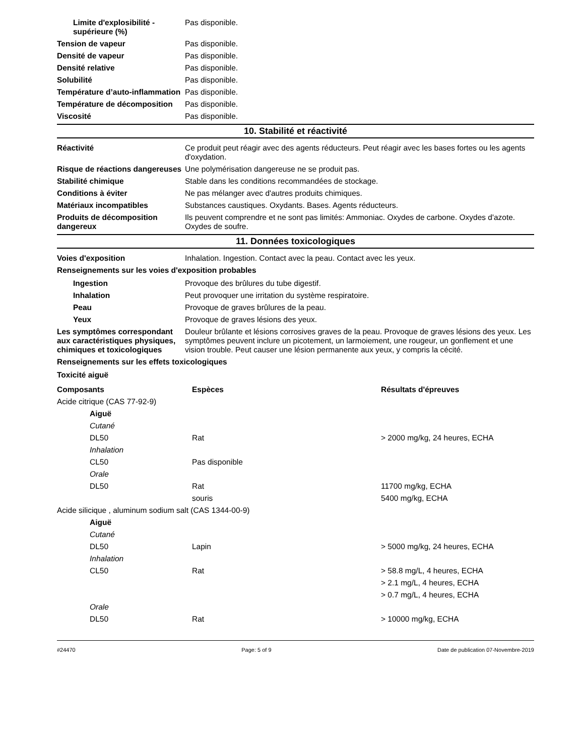Limite d'explosibilité - supérieure (%)
Pas disponible.
Tension de vapeur Pas disponible.
Densité de vapeur Pas disponible.
Densité relative Pas disponible.
Solubilité Pas disponible.
Température d’auto-inflammation
Pas disponible.
Température de décomposition
Pas disponible.
Viscosité Pas disponible.
10. Stabilité et réactivité
Réactivité Ce produit peut réagir avec des agents réducteurs. Peut réagir avec les bases fortes ou les agents d'oxydation.
Risque de réactions dangereuses
Une polymérisation dangereuse ne se produit pas.
Stabilité chimique Stable dans les conditions recommandées de stockage.
Conditions à éviter Ne pas mélanger avec d'autres produits chimiques.
Matériaux incompatibles Substances caustiques. Oxydants. Bases. Agents réducteurs.
Produits de décomposition dangereux
Ils peuvent comprendre et ne sont pas limités: Ammoniac. Oxydes de carbone. Oxydes d'azote. Oxydes de soufre.
11. Données toxicologiques
Voies d'exposition Inhalation. Ingestion. Contact avec la peau. Contact avec les yeux.
Renseignements sur les voies d'exposition probables
Ingestion Provoque des brûlures du tube digestif.
Inhalation Peut provoquer une irritation du système respiratoire.
Peau Provoque de graves brûlures de la peau.
Yeux Provoque de graves lésions des yeux.
Les symptômes correspondant aux caractéristiques physiques, chimiques et toxicologiques
Douleur brûlante et lésions corrosives graves de la peau. Provoque de graves lésions des yeux. Les symptômes peuvent inclure un picotement, un larmoiement, une rougeur, un gonflement et une vision trouble. Peut causer une lésion permanente aux yeux, y compris la cécité.
Renseignements sur les effets toxicologiques
Toxicité aiguë
| Composants | Espèces | Résultats d'épreuves |
| --- | --- | --- |
| Acide citrique (CAS 77-92-9) | | |
| Aiguë | | |
| Cutané | | |
| DL50 | Rat | > 2000 mg/kg, 24 heures, ECHA |
| Inhalation | | |
| CL50 | Pas disponible | |
| Orale | | |
| DL50 | Rat | 11700 mg/kg, ECHA |
| | souris | 5400 mg/kg, ECHA |
| Acide silicique , aluminum sodium salt (CAS 1344-00-9) | | |
| Aiguë | | |
| Cutané | | |
| DL50 | Lapin | > 5000 mg/kg, 24 heures, ECHA |
| Inhalation | | |
| CL50 | Rat | > 58.8 mg/L, 4 heures, ECHA |
| | | > 2.1 mg/L, 4 heures, ECHA |
| | | > 0.7 mg/L, 4 heures, ECHA |
| Orale | | |
| DL50 | Rat | > 10000 mg/kg, ECHA |
#24470 Page: 5 of 9 Date de publication 07-Novembre-2019